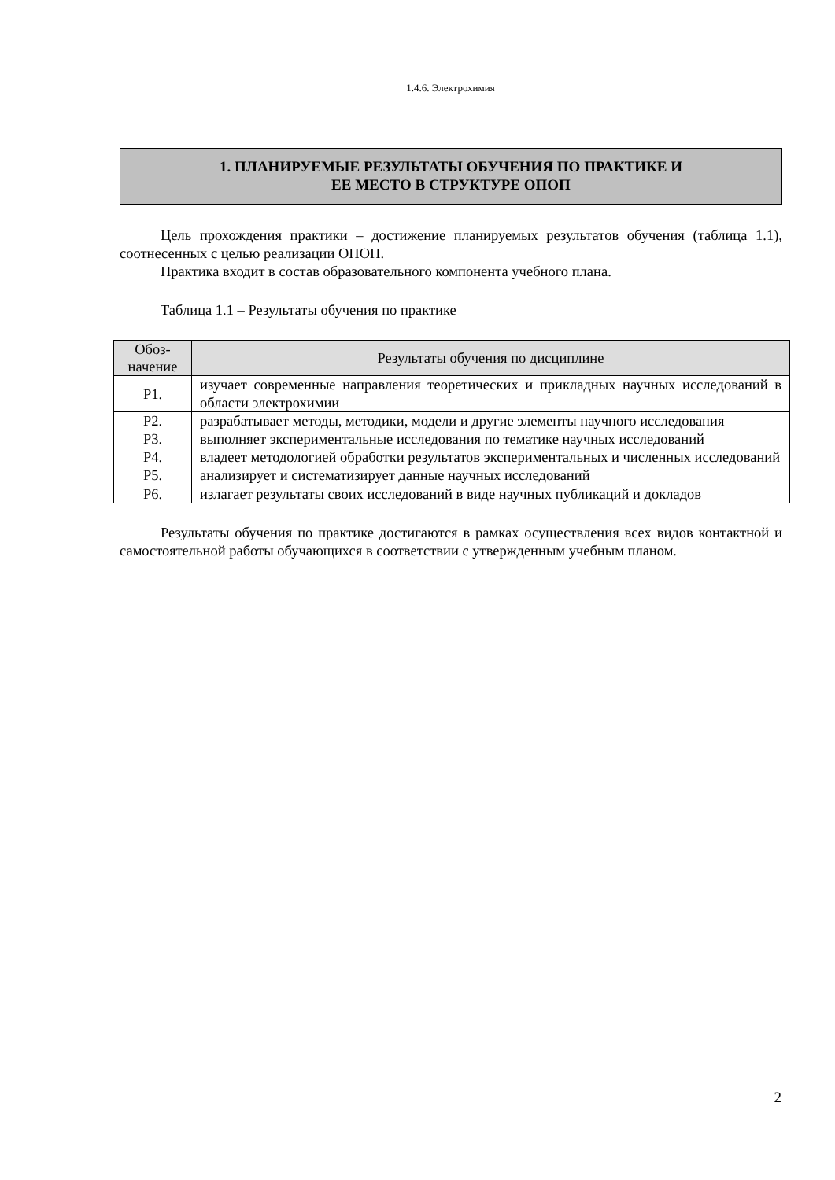1.4.6. Электрохимия
1. ПЛАНИРУЕМЫЕ РЕЗУЛЬТАТЫ ОБУЧЕНИЯ ПО ПРАКТИКЕ И
ЕЕ МЕСТО В СТРУКТУРЕ ОПОП
Цель прохождения практики – достижение планируемых результатов обучения (таблица 1.1), соотнесенных с целью реализации ОПОП.
Практика входит в состав образовательного компонента учебного плана.
Таблица 1.1 – Результаты обучения по практике
| Обоз- начение | Результаты обучения по дисциплине |
| --- | --- |
| Р1. | изучает современные направления теоретических и прикладных научных исследований в области электрохимии |
| Р2. | разрабатывает методы, методики, модели и другие элементы научного исследования |
| Р3. | выполняет экспериментальные исследования по тематике научных исследований |
| Р4. | владеет методологией обработки результатов экспериментальных и численных исследований |
| Р5. | анализирует и систематизирует данные научных исследований |
| Р6. | излагает результаты своих исследований в виде научных публикаций и докладов |
Результаты обучения по практике достигаются в рамках осуществления всех видов контактной и самостоятельной работы обучающихся в соответствии с утвержденным учебным планом.
2